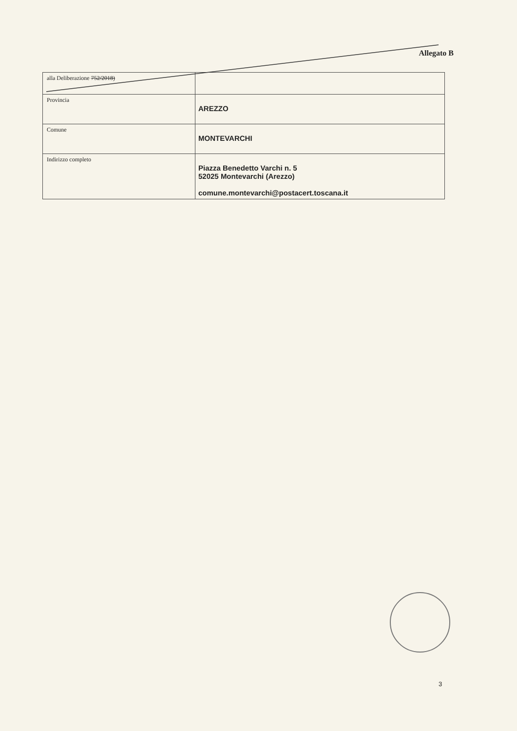Allegato B
| alla Deliberazione 752/2018) | |
| Provincia | AREZZO |
| Comune | MONTEVARCHI |
| Indirizzo completo | Piazza Benedetto Varchi n. 5 52025 Montevarchi (Arezzo) comune.montevarchi@postacert.toscana.it |
3